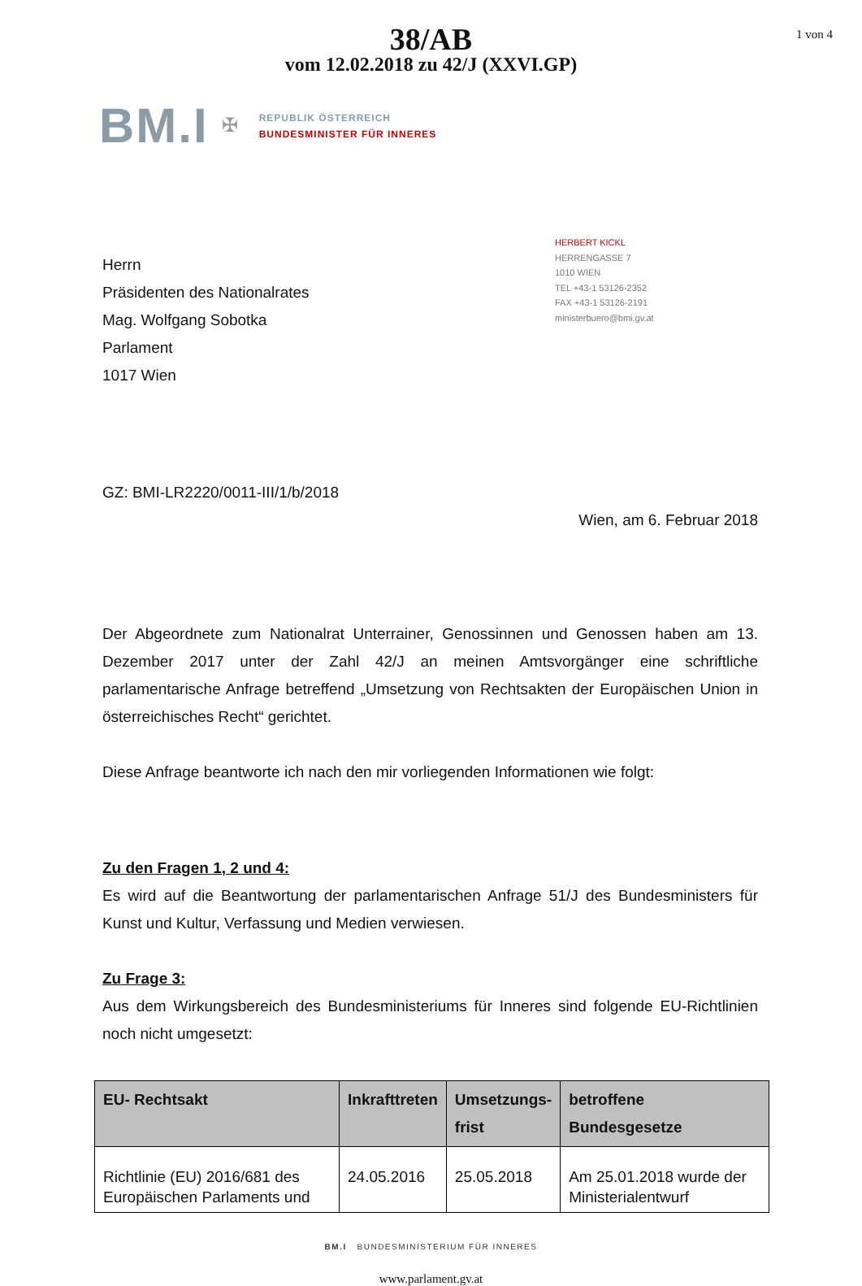38/AB
vom 12.02.2018 zu 42/J (XXVI.GP)
1 von 4
BM.I
✠
REPUBLIK ÖSTERREICH
BUNDESMINISTER FÜR INNERES
Herrn
Präsidenten des Nationalrates
Mag. Wolfgang Sobotka
Parlament
1017 Wien
HERBERT KICKL
HERRENGASSE 7
1010 WIEN
TEL +43-1 53126-2352
FAX +43-1 53126-2191
ministerbuero@bmi.gv.at
GZ: BMI-LR2220/0011-III/1/b/2018
Wien, am 6. Februar 2018
Der Abgeordnete zum Nationalrat Unterrainer, Genossinnen und Genossen haben am 13. Dezember 2017 unter der Zahl 42/J an meinen Amtsvorgänger eine schriftliche parlamentarische Anfrage betreffend „Umsetzung von Rechtsakten der Europäischen Union in österreichisches Recht“ gerichtet.
Diese Anfrage beantworte ich nach den mir vorliegenden Informationen wie folgt:
Zu den Fragen 1, 2 und 4:
Es wird auf die Beantwortung der parlamentarischen Anfrage 51/J des Bundesministers für Kunst und Kultur, Verfassung und Medien verwiesen.
Zu Frage 3:
Aus dem Wirkungsbereich des Bundesministeriums für Inneres sind folgende EU-Richtlinien noch nicht umgesetzt:
| EU- Rechtsakt | Inkrafttreten | Umsetzungs- frist | betroffene Bundesgesetze |
| --- | --- | --- | --- |
| Richtlinie (EU) 2016/681 des Europäischen Parlaments und | 24.05.2016 | 25.05.2018 | Am 25.01.2018 wurde der Ministerialentwurf |
BM.I BUNDESMINISTERIUM FÜR INNERES
www.parlament.gv.at